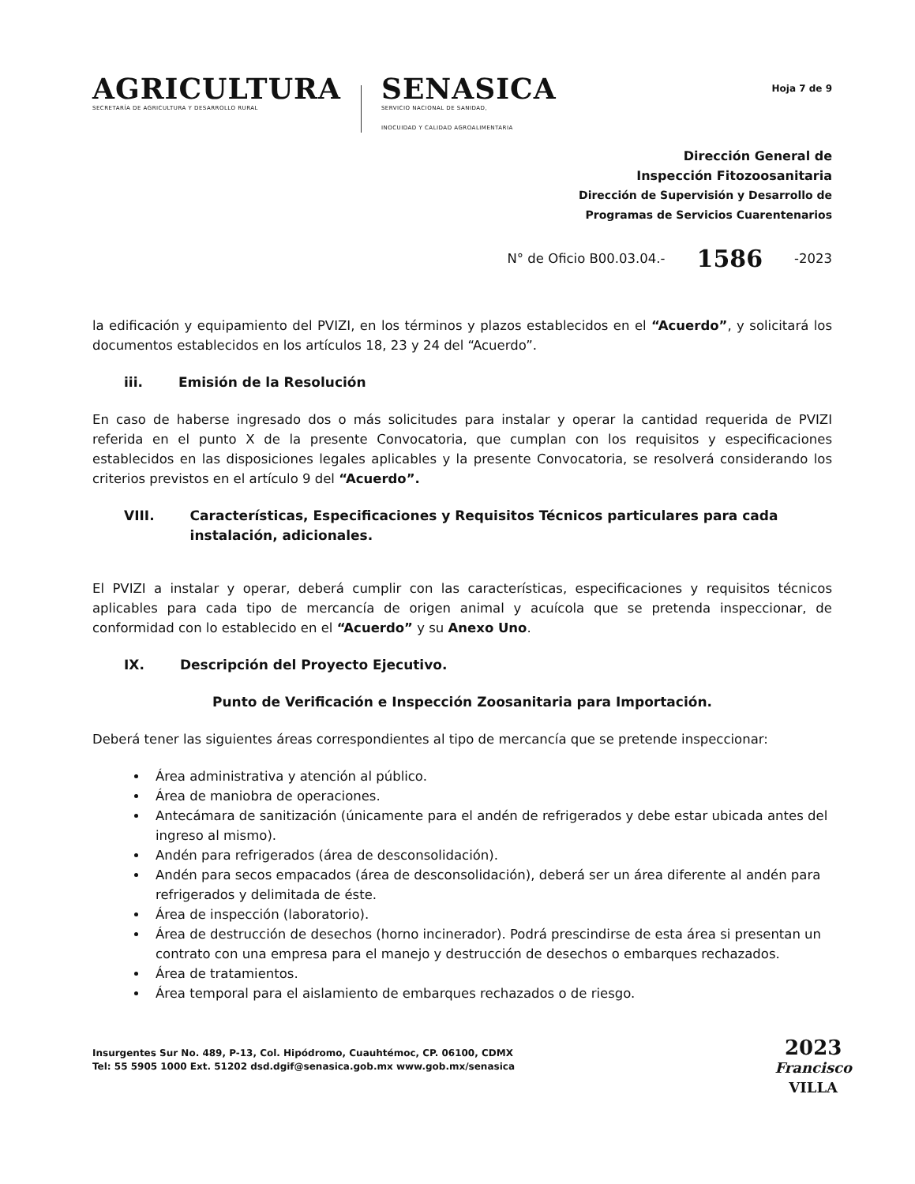AGRICULTURA
SECRETARÍA DE AGRICULTURA Y DESARROLLO RURAL
SENASICA
SERVICIO NACIONAL DE SANIDAD,
INOCUIDAD Y CALIDAD AGROALIMENTARIA
Hoja 7 de 9
Dirección General de
Inspección Fitozoosanitaria
Dirección de Supervisión y Desarrollo de
Programas de Servicios Cuarentenarios
N° de Oficio B00.03.04.- 1586 -2023
la edificación y equipamiento del PVIZI, en los términos y plazos establecidos en el “Acuerdo”, y solicitará los documentos establecidos en los artículos 18, 23 y 24 del “Acuerdo”.
iii. Emisión de la Resolución
En caso de haberse ingresado dos o más solicitudes para instalar y operar la cantidad requerida de PVIZI referida en el punto X de la presente Convocatoria, que cumplan con los requisitos y especificaciones establecidos en las disposiciones legales aplicables y la presente Convocatoria, se resolverá considerando los criterios previstos en el artículo 9 del “Acuerdo”.
VIII. Características, Especificaciones y Requisitos Técnicos particulares para cada instalación, adicionales.
El PVIZI a instalar y operar, deberá cumplir con las características, especificaciones y requisitos técnicos aplicables para cada tipo de mercancía de origen animal y acuícola que se pretenda inspeccionar, de conformidad con lo establecido en el “Acuerdo” y su Anexo Uno.
IX. Descripción del Proyecto Ejecutivo.
Punto de Verificación e Inspección Zoosanitaria para Importación.
Deberá tener las siguientes áreas correspondientes al tipo de mercancía que se pretende inspeccionar:
Área administrativa y atención al público.
Área de maniobra de operaciones.
Antecámara de sanitización (únicamente para el andén de refrigerados y debe estar ubicada antes del ingreso al mismo).
Andén para refrigerados (área de desconsolidación).
Andén para secos empacados (área de desconsolidación), deberá ser un área diferente al andén para refrigerados y delimitada de éste.
Área de inspección (laboratorio).
Área de destrucción de desechos (horno incinerador). Podrá prescindirse de esta área si presentan un contrato con una empresa para el manejo y destrucción de desechos o embarques rechazados.
Área de tratamientos.
Área temporal para el aislamiento de embarques rechazados o de riesgo.
Insurgentes Sur No. 489, P-13, Col. Hipódromo, Cuauhtémoc, CP. 06100, CDMX
Tel: 55 5905 1000 Ext. 51202 dsd.dgif@senasica.gob.mx www.gob.mx/senasica
2023
Francisco
VILLA